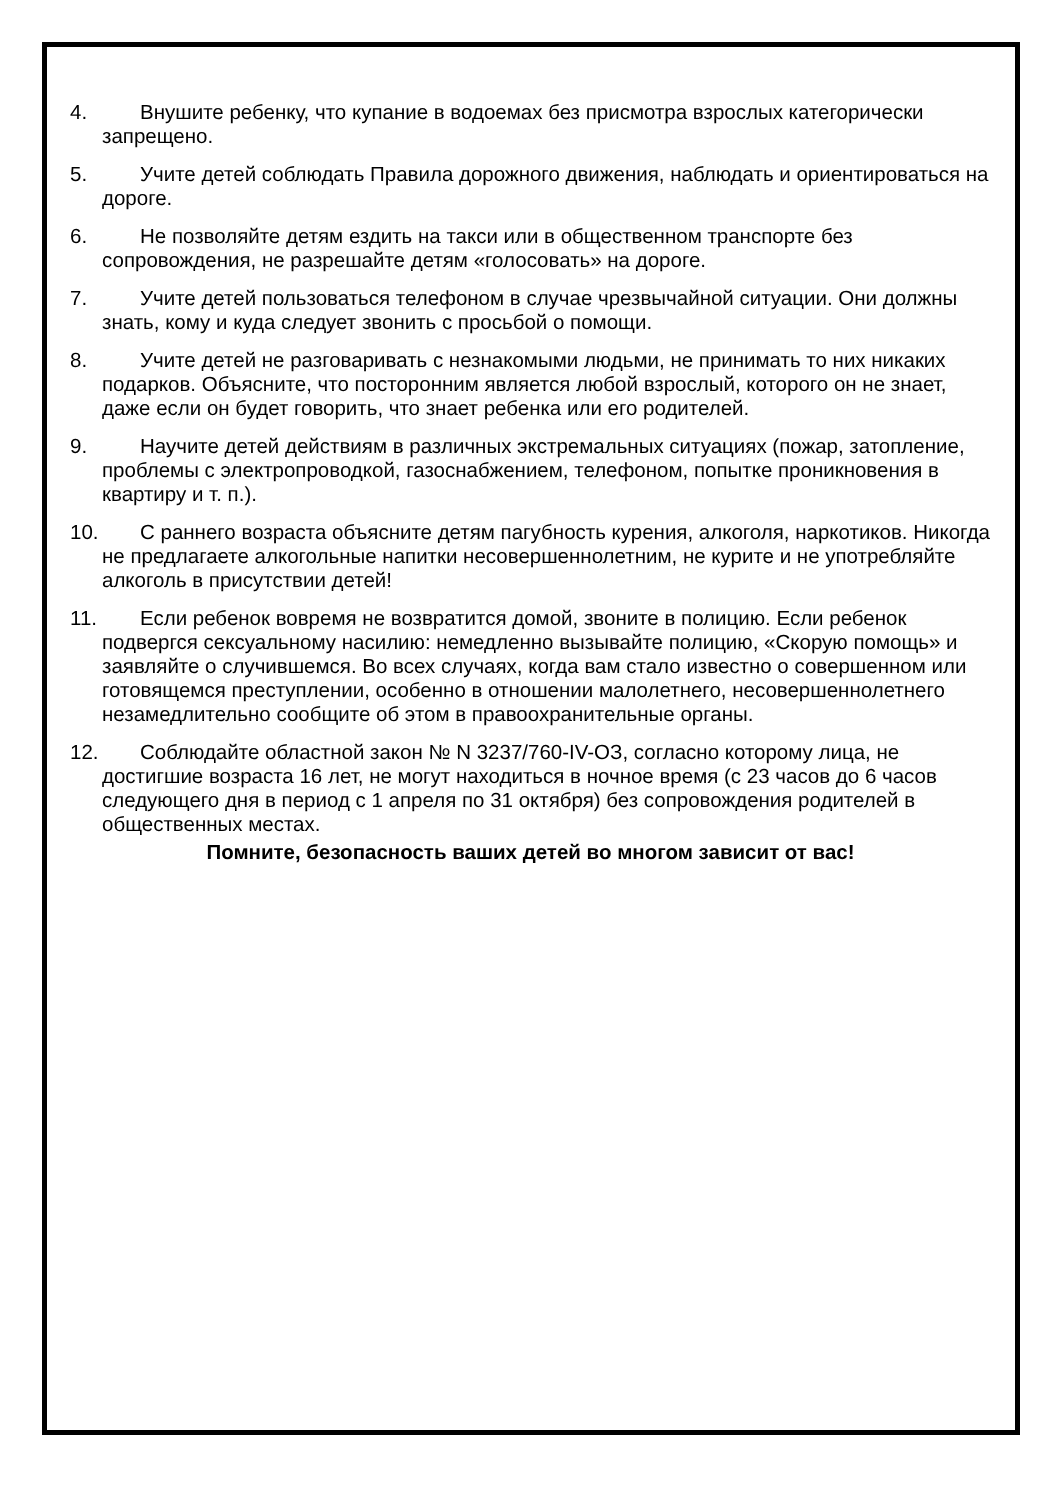4. Внушите ребенку, что купание в водоемах без присмотра взрослых категорически запрещено.
5. Учите детей соблюдать Правила дорожного движения, наблюдать и ориентироваться на дороге.
6. Не позволяйте детям ездить на такси или в общественном транспорте без сопровождения, не разрешайте детям «голосовать» на дороге.
7. Учите детей пользоваться телефоном в случае чрезвычайной ситуации. Они должны знать, кому и куда следует звонить с просьбой о помощи.
8. Учите детей не разговаривать с незнакомыми людьми, не принимать то них никаких подарков. Объясните, что посторонним является любой взрослый, которого он не знает, даже если он будет говорить, что знает ребенка или его родителей.
9. Научите детей действиям в различных экстремальных ситуациях (пожар, затопление, проблемы с электропроводкой, газоснабжением, телефоном, попытке проникновения в квартиру и т. п.).
10. С раннего возраста объясните детям пагубность курения, алкоголя, наркотиков. Никогда не предлагаете алкогольные напитки несовершеннолетним, не курите и не употребляйте алкоголь в присутствии детей!
11. Если ребенок вовремя не возвратится домой, звоните в полицию. Если ребенок подвергся сексуальному насилию: немедленно вызывайте полицию, «Скорую помощь» и заявляйте о случившемся. Во всех случаях, когда вам стало известно о совершенном или готовящемся преступлении, особенно в отношении малолетнего, несовершеннолетнего незамедлительно сообщите об этом в правоохранительные органы.
12. Соблюдайте областной закон № N 3237/760-IV-ОЗ, согласно которому лица, не достигшие возраста 16 лет, не могут находиться в ночное время (с 23 часов до 6 часов следующего дня в период с 1 апреля по 31 октября) без сопровождения родителей в общественных местах.
Помните, безопасность ваших детей во многом зависит от вас!